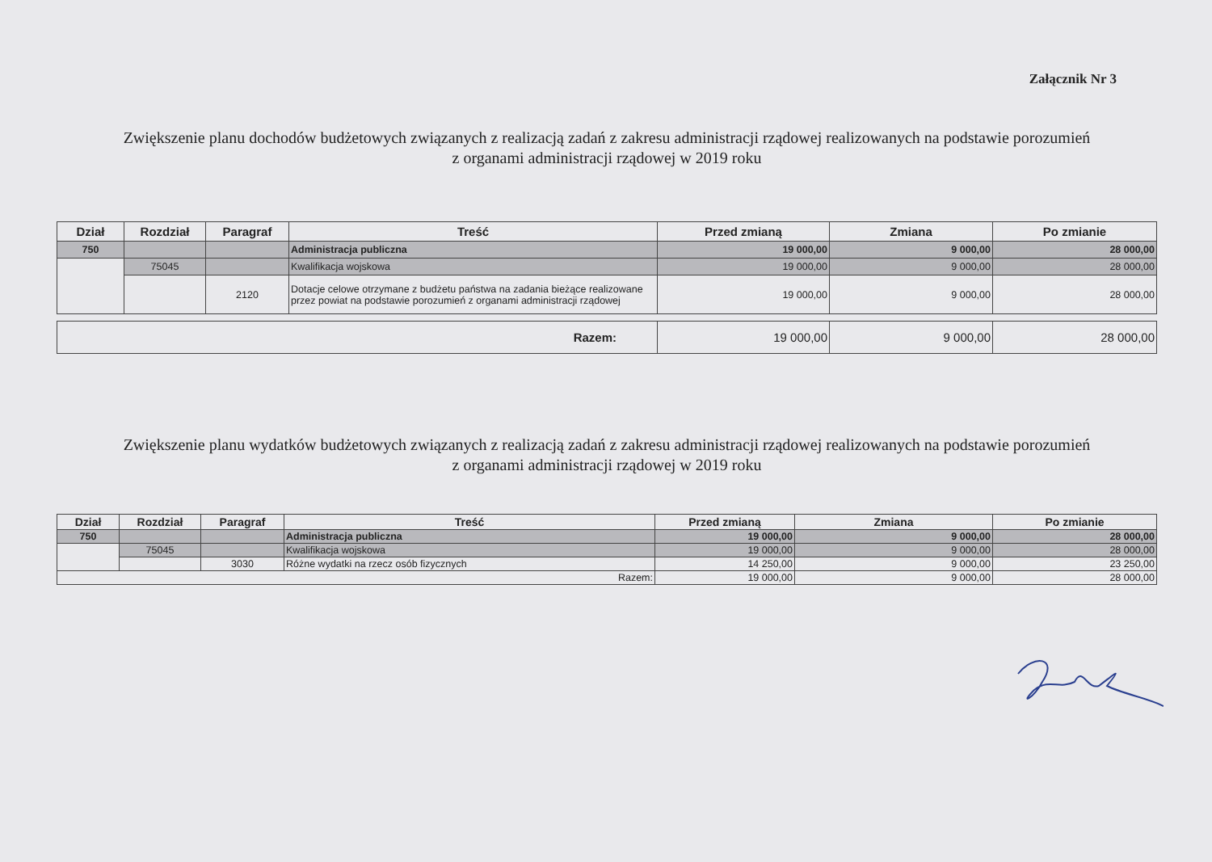Załącznik Nr 3
Zwiększenie planu dochodów budżetowych związanych z realizacją zadań z zakresu administracji rządowej realizowanych na podstawie porozumień
z organami administracji rządowej w 2019 roku
| Dział | Rozdział | Paragraf | Treść | Przed zmianą | Zmiana | Po zmianie |
| --- | --- | --- | --- | --- | --- | --- |
| 750 | | | Administracja publiczna | 19 000,00 | 9 000,00 | 28 000,00 |
| | 75045 | | Kwalifikacja wojskowa | 19 000,00 | 9 000,00 | 28 000,00 |
| | | 2120 | Dotacje celowe otrzymane z budżetu państwa na zadania bieżące realizowane przez powiat na podstawie porozumień z organami administracji rządowej | 19 000,00 | 9 000,00 | 28 000,00 |
| Razem: | 19 000,00 | 9 000,00 | 28 000,00 |
Zwiększenie planu wydatków budżetowych związanych z realizacją zadań z zakresu administracji rządowej realizowanych na podstawie porozumień
z organami administracji rządowej w 2019 roku
| Dział | Rozdział | Paragraf | Treść | Przed zmianą | Zmiana | Po zmianie |
| --- | --- | --- | --- | --- | --- | --- |
| 750 | | | Administracja publiczna | 19 000,00 | 9 000,00 | 28 000,00 |
| | 75045 | | Kwalifikacja wojskowa | 19 000,00 | 9 000,00 | 28 000,00 |
| | | 3030 | Różne wydatki na rzecz osób fizycznych | 14 250,00 | 9 000,00 | 23 250,00 |
| Razem: | | | | 19 000,00 | 9 000,00 | 28 000,00 |